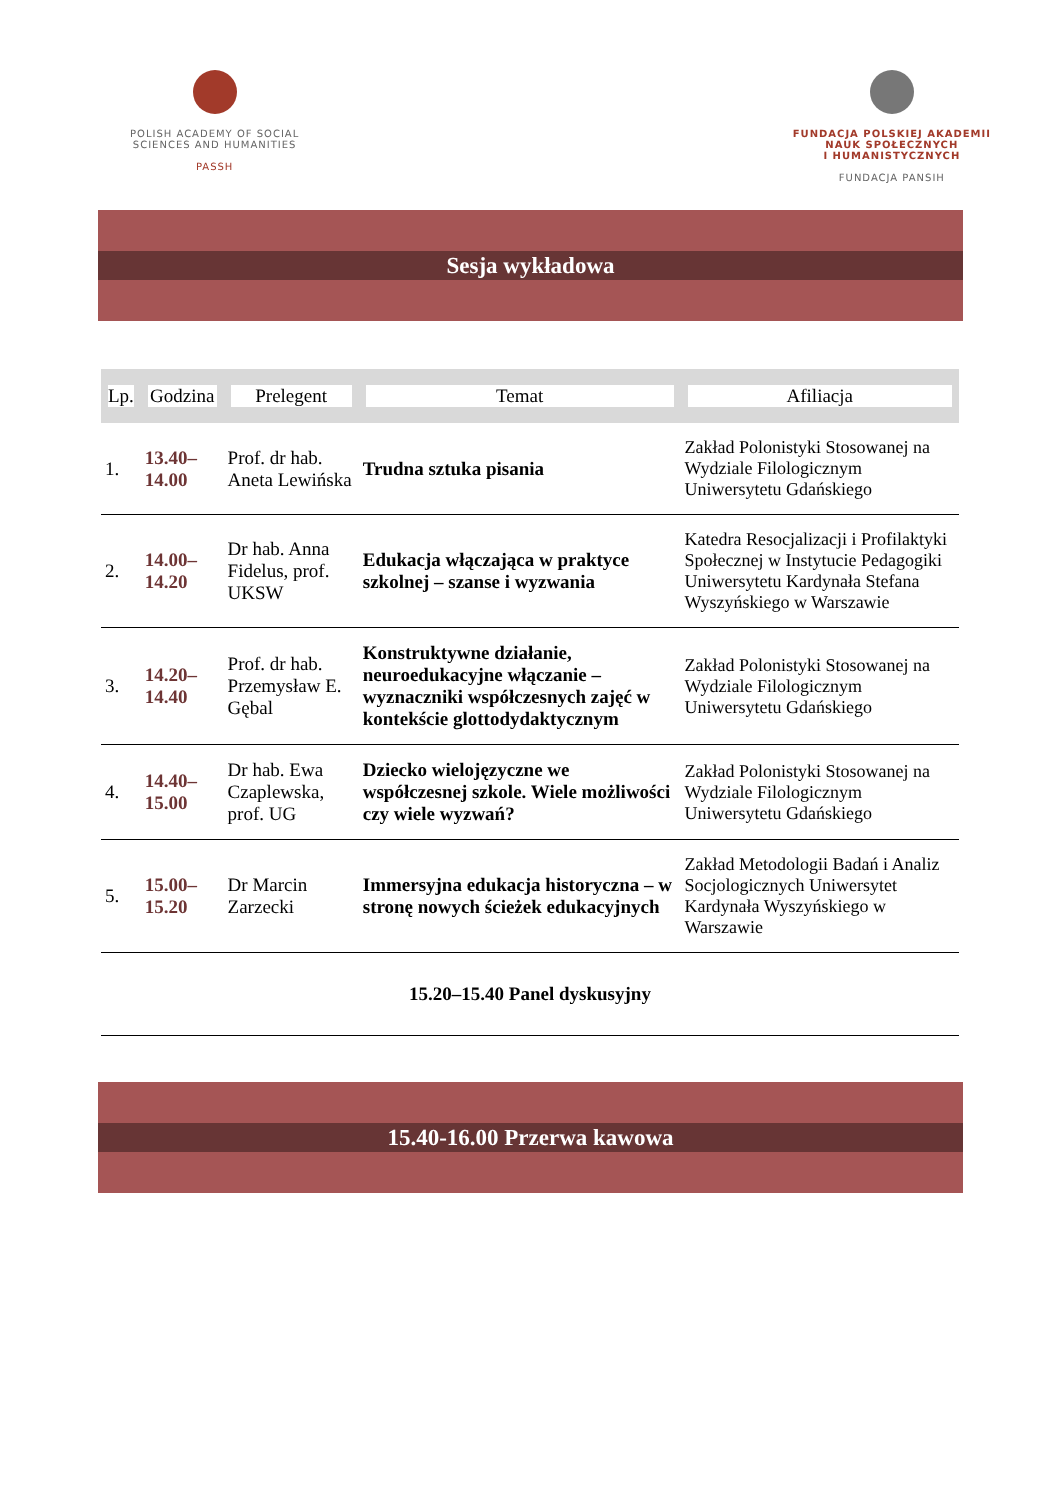POLISH ACADEMY OF SOCIAL
SCIENCES AND HUMANITIES
PASSH
FUNDACJA POLSKIEJ AKADEMII
NAUK SPOŁECZNYCH
I HUMANISTYCZNYCH
FUNDACJA PANSIH
Sesja wykładowa
| Lp. | Godzina | Prelegent | Temat | Afiliacja |
| --- | --- | --- | --- | --- |
| 1. | 13.40–14.00 | Prof. dr hab. Aneta Lewińska | Trudna sztuka pisania | Zakład Polonistyki Stosowanej na Wydziale Filologicznym Uniwersytetu Gdańskiego |
| 2. | 14.00–14.20 | Dr hab. Anna Fidelus, prof. UKSW | Edukacja włączająca w praktyce szkolnej – szanse i wyzwania | Katedra Resocjalizacji i Profilaktyki Społecznej w Instytucie Pedagogiki Uniwersytetu Kardynała Stefana Wyszyńskiego w Warszawie |
| 3. | 14.20–14.40 | Prof. dr hab. Przemysław E. Gębal | Konstruktywne działanie, neuroedukacyjne włączanie – wyznaczniki współczesnych zajęć w kontekście glottodydaktycznym | Zakład Polonistyki Stosowanej na Wydziale Filologicznym Uniwersytetu Gdańskiego |
| 4. | 14.40–15.00 | Dr hab. Ewa Czaplewska, prof. UG | Dziecko wielojęzyczne we współczesnej szkole. Wiele możliwości czy wiele wyzwań? | Zakład Polonistyki Stosowanej na Wydziale Filologicznym Uniwersytetu Gdańskiego |
| 5. | 15.00–15.20 | Dr Marcin Zarzecki | Immersyjna edukacja historyczna – w stronę nowych ścieżek edukacyjnych | Zakład Metodologii Badań i Analiz Socjologicznych Uniwersytet Kardynała Wyszyńskiego w Warszawie |
| 15.20–15.40 Panel dyskusyjny | | | | |
15.40-16.00 Przerwa kawowa